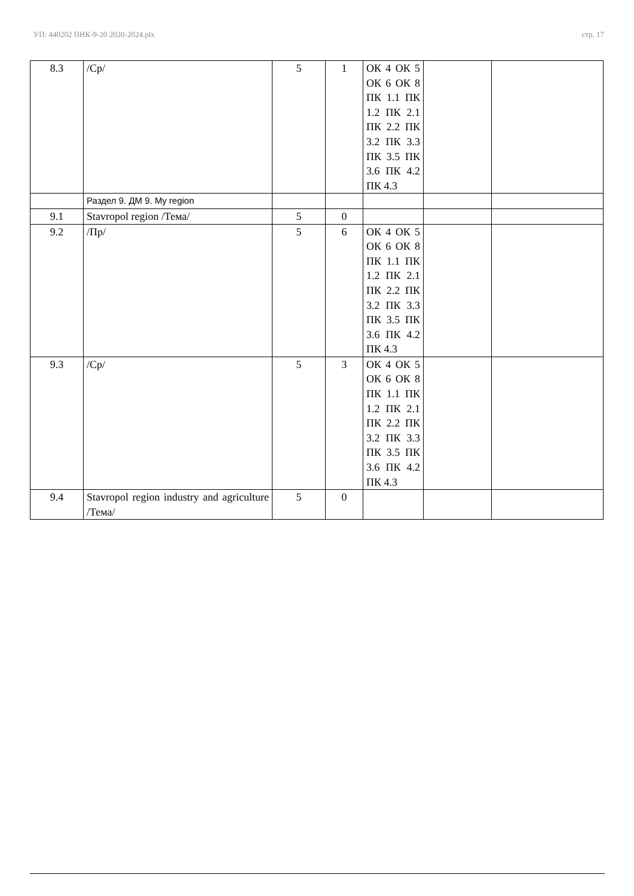УП: 440202 ПНК-9-20 2020-2024.plx стр. 17
| 8.3 | /Ср/ | 5 | 1 | ОК 4 ОК 5 ОК 6 ОК 8 ПК 1.1 ПК 1.2 ПК 2.1 ПК 2.2 ПК 3.2 ПК 3.3 ПК 3.5 ПК 3.6 ПК 4.2 ПК 4.3 | | |
| | Раздел 9. ДМ 9. My region | | | | | |
| 9.1 | Stavropol region /Тема/ | 5 | 0 | | | |
| 9.2 | /Пр/ | 5 | 6 | ОК 4 ОК 5 ОК 6 ОК 8 ПК 1.1 ПК 1.2 ПК 2.1 ПК 2.2 ПК 3.2 ПК 3.3 ПК 3.5 ПК 3.6 ПК 4.2 ПК 4.3 | | |
| 9.3 | /Ср/ | 5 | 3 | ОК 4 ОК 5 ОК 6 ОК 8 ПК 1.1 ПК 1.2 ПК 2.1 ПК 2.2 ПК 3.2 ПК 3.3 ПК 3.5 ПК 3.6 ПК 4.2 ПК 4.3 | | |
| 9.4 | Stavropol region industry and agriculture /Тема/ | 5 | 0 | | | |